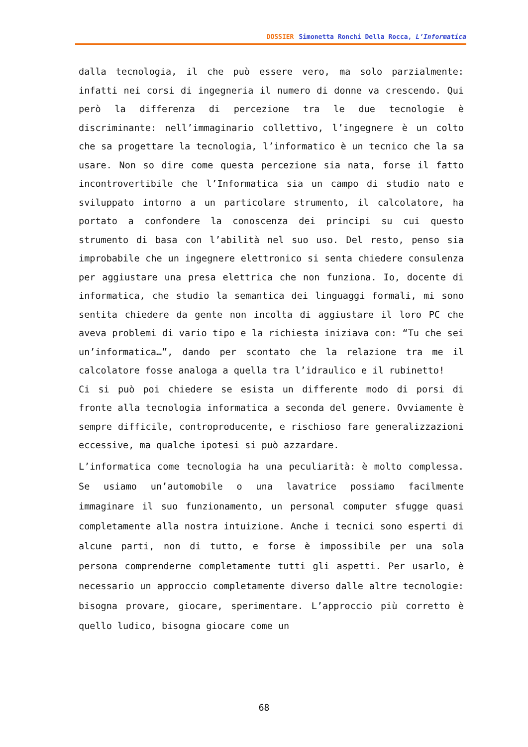DOSSIER Simonetta Ronchi Della Rocca, L’Informatica
dalla tecnologia, il che può essere vero, ma solo parzialmente: infatti nei corsi di ingegneria il numero di donne va crescendo. Qui però la differenza di percezione tra le due tecnologie è discriminante: nell’immaginario collettivo, l’ingegnere è un colto che sa progettare la tecnologia, l’informatico è un tecnico che la sa usare. Non so dire come questa percezione sia nata, forse il fatto incontrovertibile che l’Informatica sia un campo di studio nato e sviluppato intorno a un particolare strumento, il calcolatore, ha portato a confondere la conoscenza dei principi su cui questo strumento di basa con l’abilità nel suo uso. Del resto, penso sia improbabile che un ingegnere elettronico si senta chiedere consulenza per aggiustare una presa elettrica che non funziona. Io, docente di informatica, che studio la semantica dei linguaggi formali, mi sono sentita chiedere da gente non incolta di aggiustare il loro PC che aveva problemi di vario tipo e la richiesta iniziava con: “Tu che sei un’informatica…”, dando per scontato che la relazione tra me il calcolatore fosse analoga a quella tra l’idraulico e il rubinetto!
Ci si può poi chiedere se esista un differente modo di porsi di fronte alla tecnologia informatica a seconda del genere. Ovviamente è sempre difficile, controproducente, e rischioso fare generalizzazioni eccessive, ma qualche ipotesi si può azzardare.
L’informatica come tecnologia ha una peculiarità: è molto complessa. Se usiamo un’automobile o una lavatrice possiamo facilmente immaginare il suo funzionamento, un personal computer sfugge quasi completamente alla nostra intuizione. Anche i tecnici sono esperti di alcune parti, non di tutto, e forse è impossibile per una sola persona comprenderne completamente tutti gli aspetti. Per usarlo, è necessario un approccio completamente diverso dalle altre tecnologie: bisogna provare, giocare, sperimentare. L’approccio più corretto è quello ludico, bisogna giocare come un
68